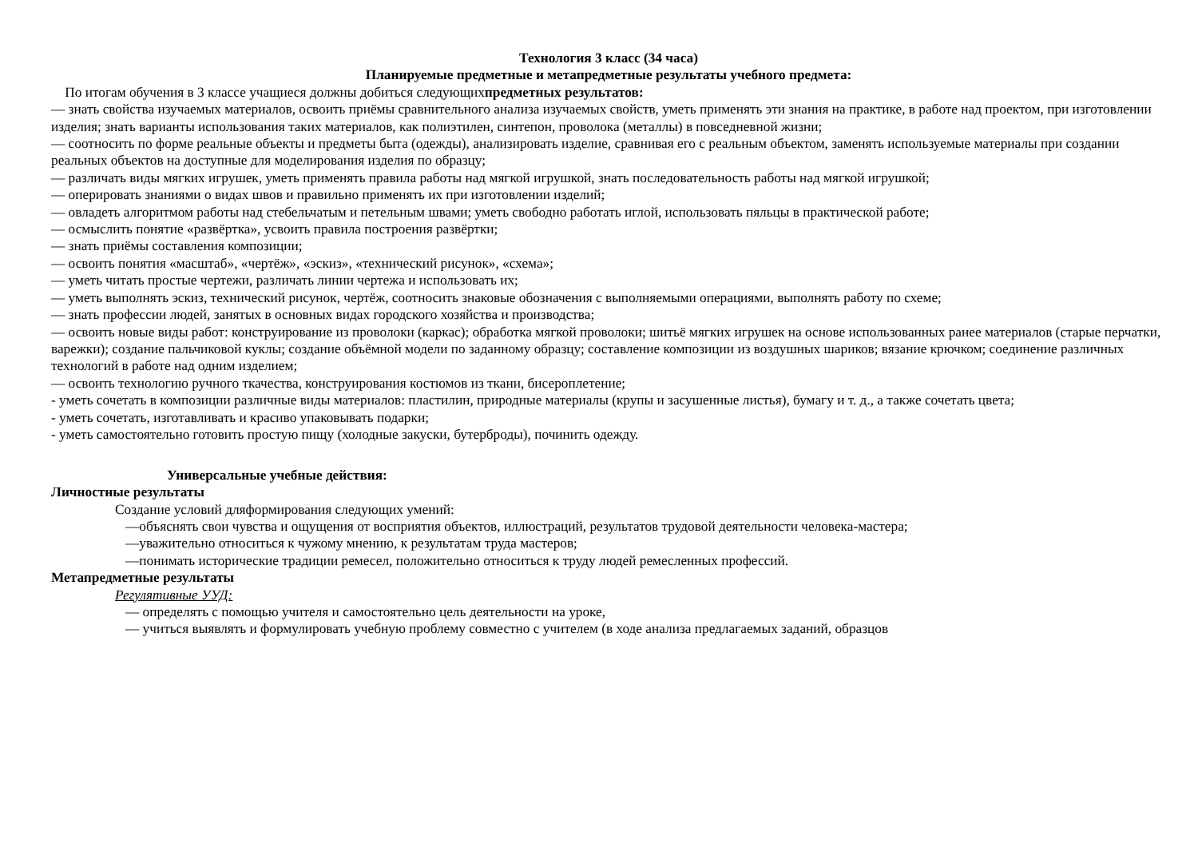Технология 3 класс (34 часа)
Планируемые предметные и метапредметные результаты учебного предмета:
По итогам обучения в 3 классе учащиеся должны добиться следующихпредметных результатов:
— знать свойства изучаемых материалов, освоить приёмы сравнительного анализа изучаемых свойств, уметь применять эти знания на практике, в работе над проектом, при изготовлении изделия; знать варианты использования таких материалов, как полиэтилен, синтепон, проволока (металлы) в повседневной жизни;
— соотносить по форме реальные объекты и предметы быта (одежды), анализировать изделие, сравнивая его с реальным объектом, заменять используемые материалы при создании реальных объектов на доступные для моделирования изделия по образцу;
— различать виды мягких игрушек, уметь применять правила работы над мягкой игрушкой, знать последовательность работы над мягкой игрушкой;
— оперировать знаниями о видах швов и правильно применять их при изготовлении изделий;
— овладеть алгоритмом работы над стебельчатым и петельным швами; уметь свободно работать иглой, использовать пяльцы в практической работе;
— осмыслить понятие «развёртка», усвоить правила построения развёртки;
— знать приёмы составления композиции;
— освоить понятия «масштаб», «чертёж», «эскиз», «технический рисунок», «схема»;
— уметь читать простые чертежи, различать линии чертежа и использовать их;
— уметь выполнять эскиз, технический рисунок, чертёж, соотносить знаковые обозначения с выполняемыми операциями, выполнять работу по схеме;
— знать профессии людей, занятых в основных видах городского хозяйства и производства;
— освоить новые виды работ: конструирование из проволоки (каркас); обработка мягкой проволоки; шитьё мягких игрушек на основе использованных ранее материалов (старые перчатки, варежки); создание пальчиковой куклы; создание объёмной модели по заданному образцу; составление композиции из воздушных шариков; вязание крючком; соединение различных технологий в работе над одним изделием;
— освоить технологию ручного ткачества, конструирования костюмов из ткани, бисероплетение;
- уметь сочетать в композиции различные виды материалов: пластилин, природные материалы (крупы и засушенные листья), бумагу и т. д., а также сочетать цвета;
- уметь сочетать, изготавливать и красиво упаковывать подарки;
- уметь самостоятельно готовить простую пищу (холодные закуски, бутерброды), починить одежду.
Универсальные учебные действия:
Личностные результаты
Создание условий дляформирования следующих умений:
—объяснять свои чувства и ощущения от восприятия объектов, иллюстраций, результатов трудовой деятельности человека-мастера;
—уважительно относиться к чужому мнению, к результатам труда мастеров;
—понимать исторические традиции ремесел, положительно относиться к труду людей ремесленных профессий.
Метапредметные результаты
Регулятивные УУД:
— определять с помощью учителя и самостоятельно цель деятельности на уроке,
— учиться выявлять и формулировать учебную проблему совместно с учителем (в ходе анализа предлагаемых заданий, образцов